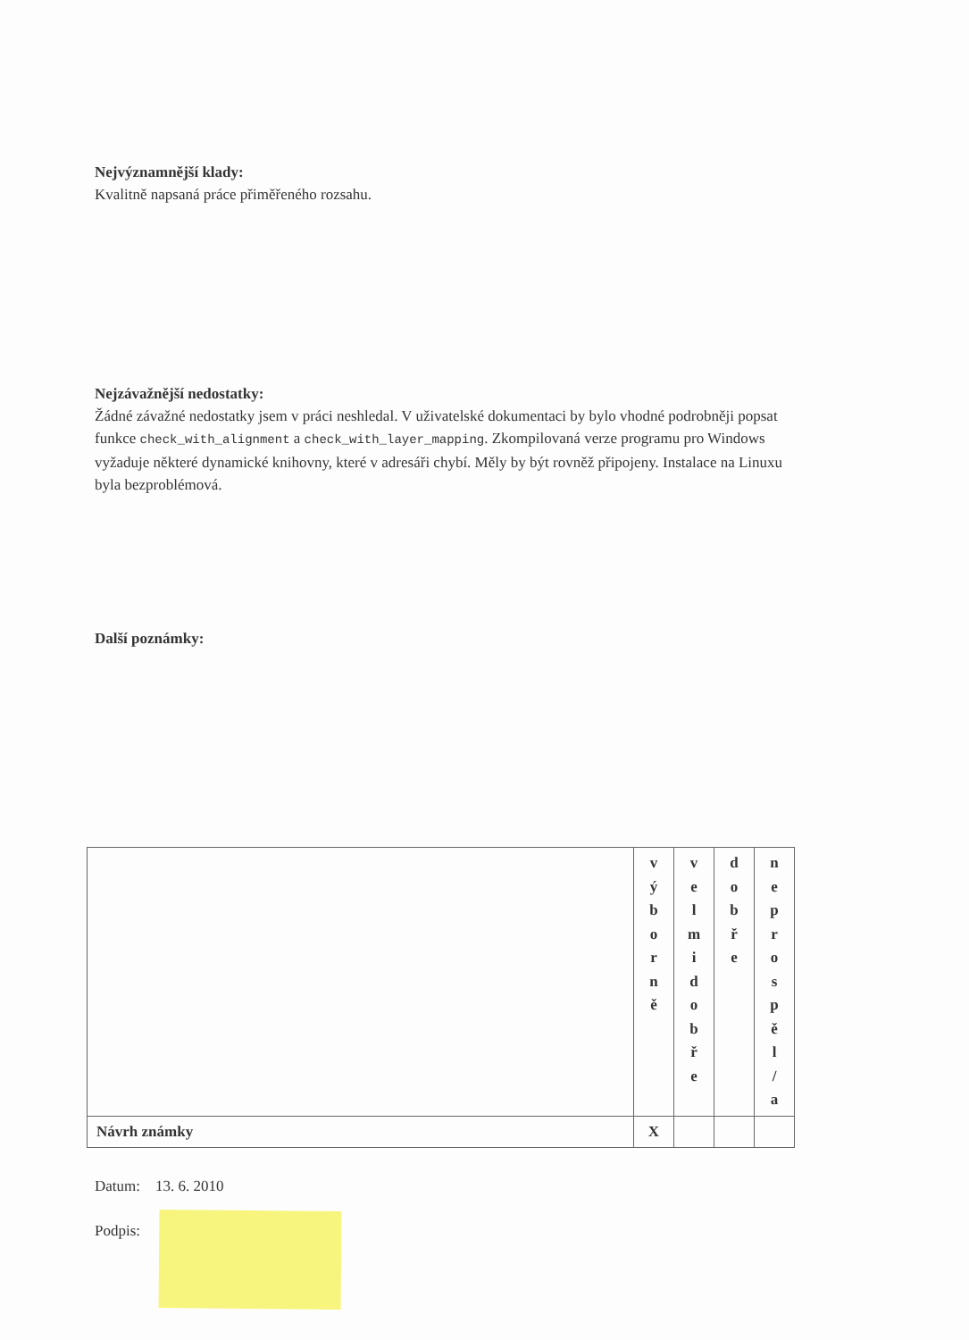Nejvýznamnější klady:
Kvalitně napsaná práce přiměřeného rozsahu.
Nejzávažnější nedostatky:
Žádné závažné nedostatky jsem v práci neshledal. V uživatelské dokumentaci by bylo vhodné podrobněji popsat funkce check_with_alignment a check_with_layer_mapping. Zkompilovaná verze programu pro Windows vyžaduje některé dynamické knihovny, které v adresáři chybí. Měly by být rovněž připojeny. Instalace na Linuxu byla bezproblémová.
Další poznámky:
| | v ý b o r n ě | v e l m i d o b ř e | d o b ř e | n e p r o s p ě l / a |
| Návrh známky | X | | | |
Datum: 13. 6. 2010
Podpis: